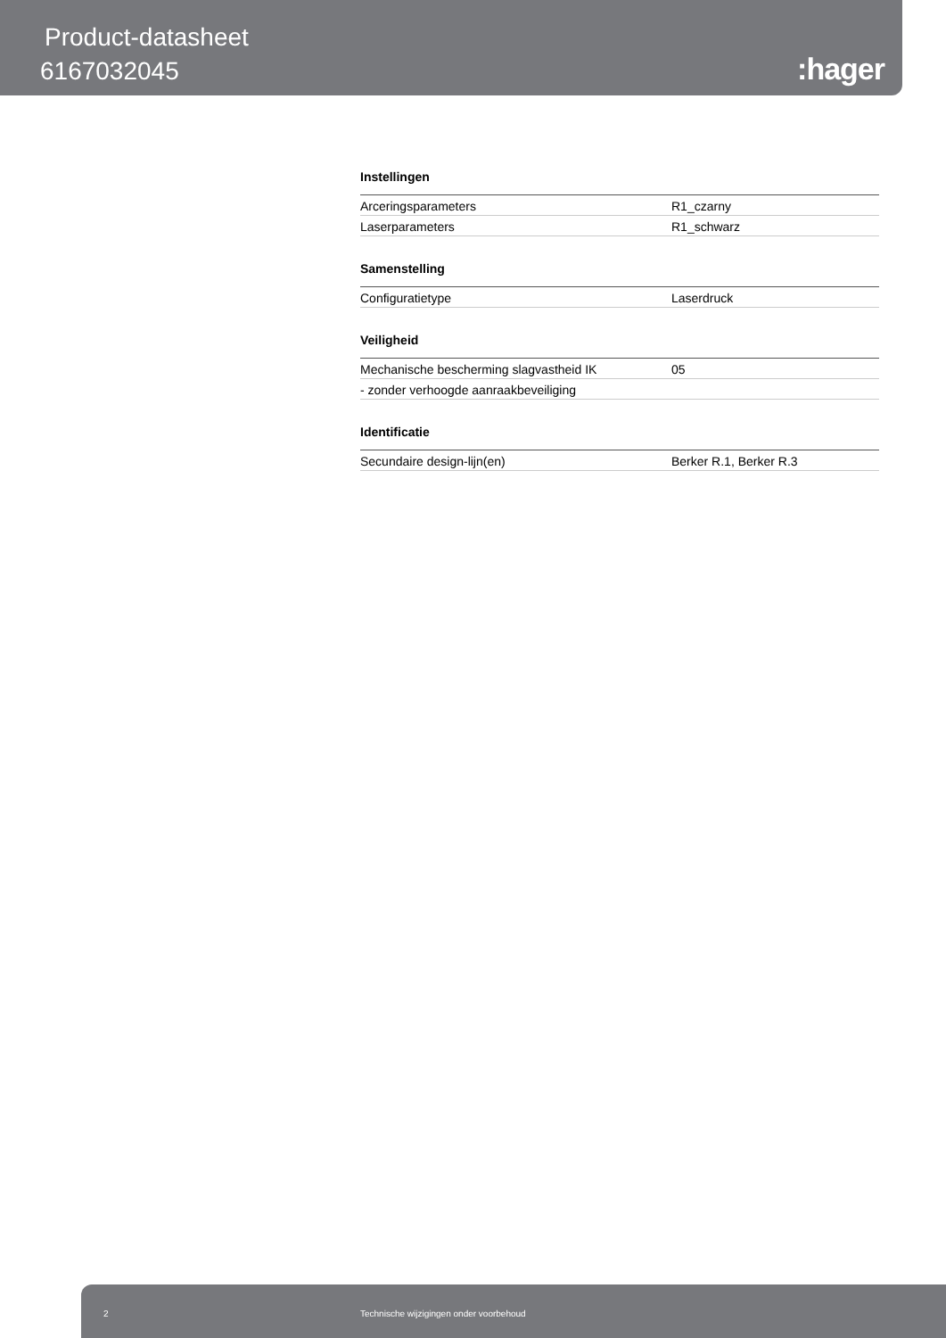Product-datasheet
6167032045 :hager
Instellingen
| Arceringsparameters | R1_czarny |
| Laserparameters | R1_schwarz |
Samenstelling
| Configuratietype | Laserdruck |
Veiligheid
| Mechanische bescherming slagvastheid IK | 05 |
| - zonder verhoogde aanraakbeveiliging | |
Identificatie
| Secundaire design-lijn(en) | Berker R.1, Berker R.3 |
2 Technische wijzigingen onder voorbehoud